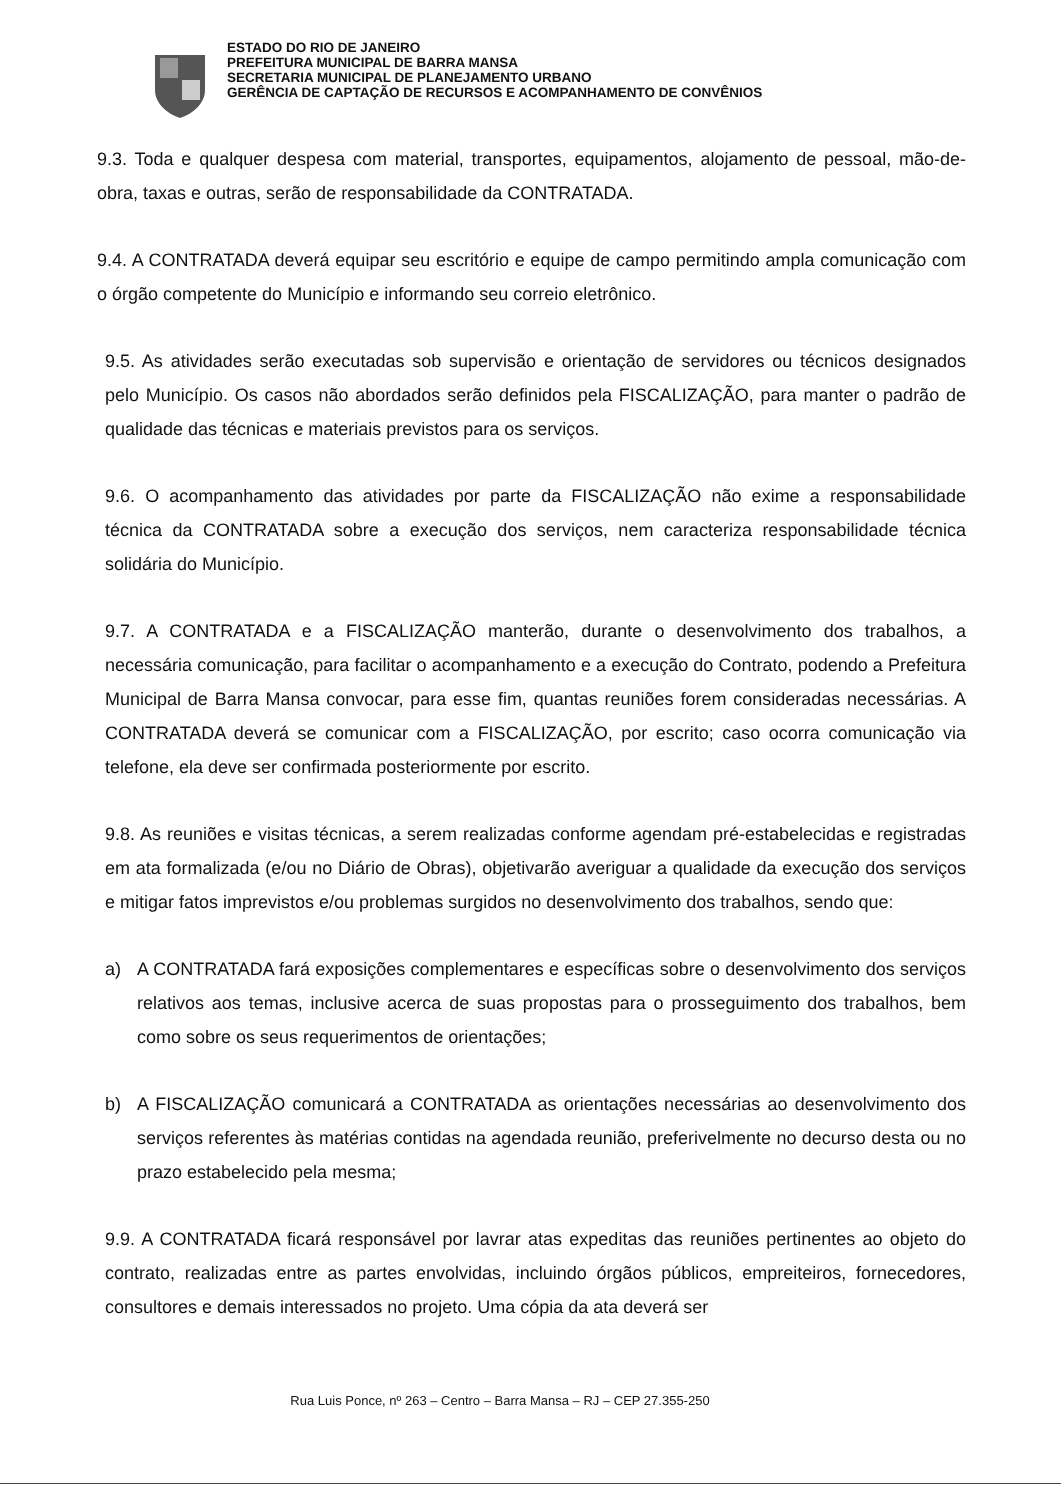ESTADO DO RIO DE JANEIRO
PREFEITURA MUNICIPAL DE BARRA MANSA
SECRETARIA MUNICIPAL DE PLANEJAMENTO URBANO
GERÊNCIA DE CAPTAÇÃO DE RECURSOS E ACOMPANHAMENTO DE CONVÊNIOS
9.3. Toda e qualquer despesa com material, transportes, equipamentos, alojamento de pessoal, mão-de-obra, taxas e outras, serão de responsabilidade da CONTRATADA.
9.4. A CONTRATADA deverá equipar seu escritório e equipe de campo permitindo ampla comunicação com o órgão competente do Município e informando seu correio eletrônico.
9.5. As atividades serão executadas sob supervisão e orientação de servidores ou técnicos designados pelo Município. Os casos não abordados serão definidos pela FISCALIZAÇÃO, para manter o padrão de qualidade das técnicas e materiais previstos para os serviços.
9.6. O acompanhamento das atividades por parte da FISCALIZAÇÃO não exime a responsabilidade técnica da CONTRATADA sobre a execução dos serviços, nem caracteriza responsabilidade técnica solidária do Município.
9.7. A CONTRATADA e a FISCALIZAÇÃO manterão, durante o desenvolvimento dos trabalhos, a necessária comunicação, para facilitar o acompanhamento e a execução do Contrato, podendo a Prefeitura Municipal de Barra Mansa convocar, para esse fim, quantas reuniões forem consideradas necessárias. A CONTRATADA deverá se comunicar com a FISCALIZAÇÃO, por escrito; caso ocorra comunicação via telefone, ela deve ser confirmada posteriormente por escrito.
9.8. As reuniões e visitas técnicas, a serem realizadas conforme agendam pré-estabelecidas e registradas em ata formalizada (e/ou no Diário de Obras), objetivarão averiguar a qualidade da execução dos serviços e mitigar fatos imprevistos e/ou problemas surgidos no desenvolvimento dos trabalhos, sendo que:
a) A CONTRATADA fará exposições complementares e específicas sobre o desenvolvimento dos serviços relativos aos temas, inclusive acerca de suas propostas para o prosseguimento dos trabalhos, bem como sobre os seus requerimentos de orientações;
b) A FISCALIZAÇÃO comunicará a CONTRATADA as orientações necessárias ao desenvolvimento dos serviços referentes às matérias contidas na agendada reunião, preferivelmente no decurso desta ou no prazo estabelecido pela mesma;
9.9. A CONTRATADA ficará responsável por lavrar atas expeditas das reuniões pertinentes ao objeto do contrato, realizadas entre as partes envolvidas, incluindo órgãos públicos, empreiteiros, fornecedores, consultores e demais interessados no projeto. Uma cópia da ata deverá ser
Rua Luis Ponce, nº 263 – Centro – Barra Mansa – RJ – CEP 27.355-250